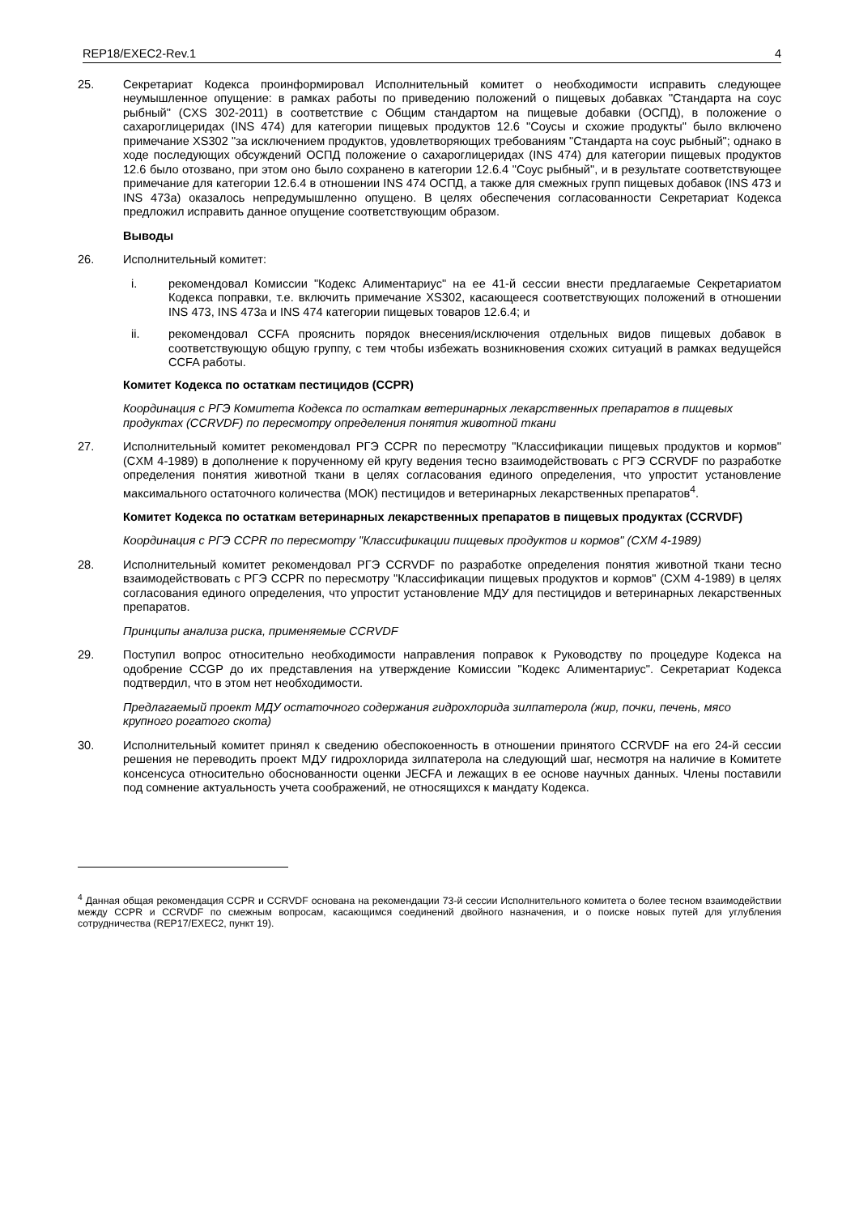REP18/EXEC2-Rev.1 4
25. Секретариат Кодекса проинформировал Исполнительный комитет о необходимости исправить следующее неумышленное опущение: в рамках работы по приведению положений о пищевых добавках "Стандарта на соус рыбный" (CXS 302-2011) в соответствие с Общим стандартом на пищевые добавки (ОСПД), в положение о сахароглицеридах (INS 474) для категории пищевых продуктов 12.6 "Соусы и схожие продукты" было включено примечание XS302 "за исключением продуктов, удовлетворяющих требованиям "Стандарта на соус рыбный"; однако в ходе последующих обсуждений ОСПД положение о сахароглицеридах (INS 474) для категории пищевых продуктов 12.6 было отозвано, при этом оно было сохранено в категории 12.6.4 "Соус рыбный", и в результате соответствующее примечание для категории 12.6.4 в отношении INS 474 ОСПД, а также для смежных групп пищевых добавок (INS 473 и INS 473a) оказалось непредумышленно опущено. В целях обеспечения согласованности Секретариат Кодекса предложил исправить данное опущение соответствующим образом.
Выводы
26. Исполнительный комитет:
i. рекомендовал Комиссии "Кодекс Алиментариус" на ее 41-й сессии внести предлагаемые Секретариатом Кодекса поправки, т.е. включить примечание XS302, касающееся соответствующих положений в отношении INS 473, INS 473a и INS 474 категории пищевых товаров 12.6.4; и
ii. рекомендовал CCFA прояснить порядок внесения/исключения отдельных видов пищевых добавок в соответствующую общую группу, с тем чтобы избежать возникновения схожих ситуаций в рамках ведущейся CCFA работы.
Комитет Кодекса по остаткам пестицидов (CCPR)
Координация с РГЭ Комитета Кодекса по остаткам ветеринарных лекарственных препаратов в пищевых продуктах (CCRVDF) по пересмотру определения понятия животной ткани
27. Исполнительный комитет рекомендовал РГЭ CCPR по пересмотру "Классификации пищевых продуктов и кормов" (CXM 4-1989) в дополнение к порученному ей кругу ведения тесно взаимодействовать с РГЭ CCRVDF по разработке определения понятия животной ткани в целях согласования единого определения, что упростит установление максимального остаточного количества (МОК) пестицидов и ветеринарных лекарственных препаратов<sup>4</sup>.
Комитет Кодекса по остаткам ветеринарных лекарственных препаратов в пищевых продуктах (CCRVDF)
Координация с РГЭ CCPR по пересмотру "Классификации пищевых продуктов и кормов" (CXM 4-1989)
28. Исполнительный комитет рекомендовал РГЭ CCRVDF по разработке определения понятия животной ткани тесно взаимодействовать с РГЭ CCPR по пересмотру "Классификации пищевых продуктов и кормов" (CXM 4-1989) в целях согласования единого определения, что упростит установление МДУ для пестицидов и ветеринарных лекарственных препаратов.
Принципы анализа риска, применяемые CCRVDF
29. Поступил вопрос относительно необходимости направления поправок к Руководству по процедуре Кодекса на одобрение CCGP до их представления на утверждение Комиссии "Кодекс Алиментариус". Секретариат Кодекса подтвердил, что в этом нет необходимости.
Предлагаемый проект МДУ остаточного содержания гидрохлорида зилпатерола (жир, почки, печень, мясо крупного рогатого скота)
30. Исполнительный комитет принял к сведению обеспокоенность в отношении принятого CCRVDF на его 24-й сессии решения не переводить проект МДУ гидрохлорида зилпатерола на следующий шаг, несмотря на наличие в Комитете консенсуса относительно обоснованности оценки JECFA и лежащих в ее основе научных данных. Члены поставили под сомнение актуальность учета соображений, не относящихся к мандату Кодекса.
<sup>4</sup> Данная общая рекомендация CCPR и CCRVDF основана на рекомендации 73-й сессии Исполнительного комитета о более тесном взаимодействии между CCPR и CCRVDF по смежным вопросам, касающимся соединений двойного назначения, и о поиске новых путей для углубления сотрудничества (REP17/EXEC2, пункт 19).